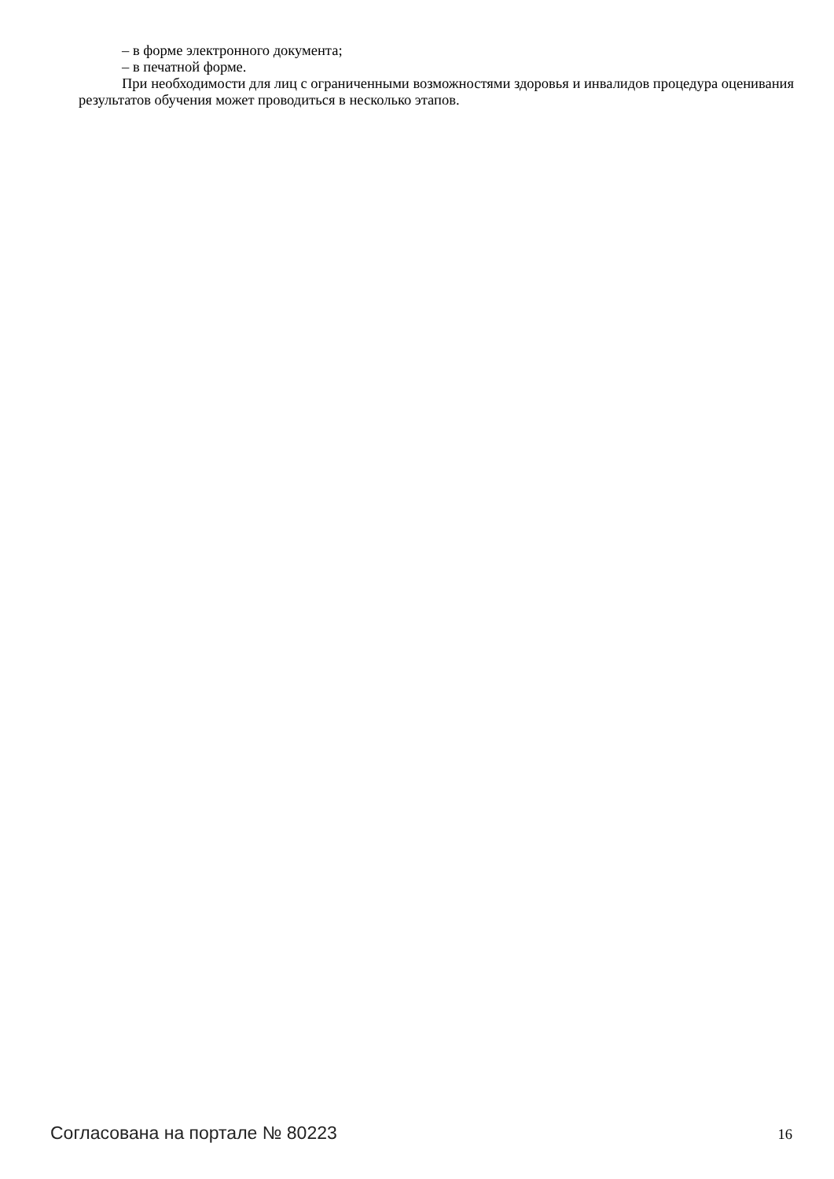– в форме электронного документа;
– в печатной форме.
При необходимости для лиц с ограниченными возможностями здоровья и инвалидов процедура оценивания результатов обучения может проводиться в несколько этапов.
Согласована на портале № 80223 16